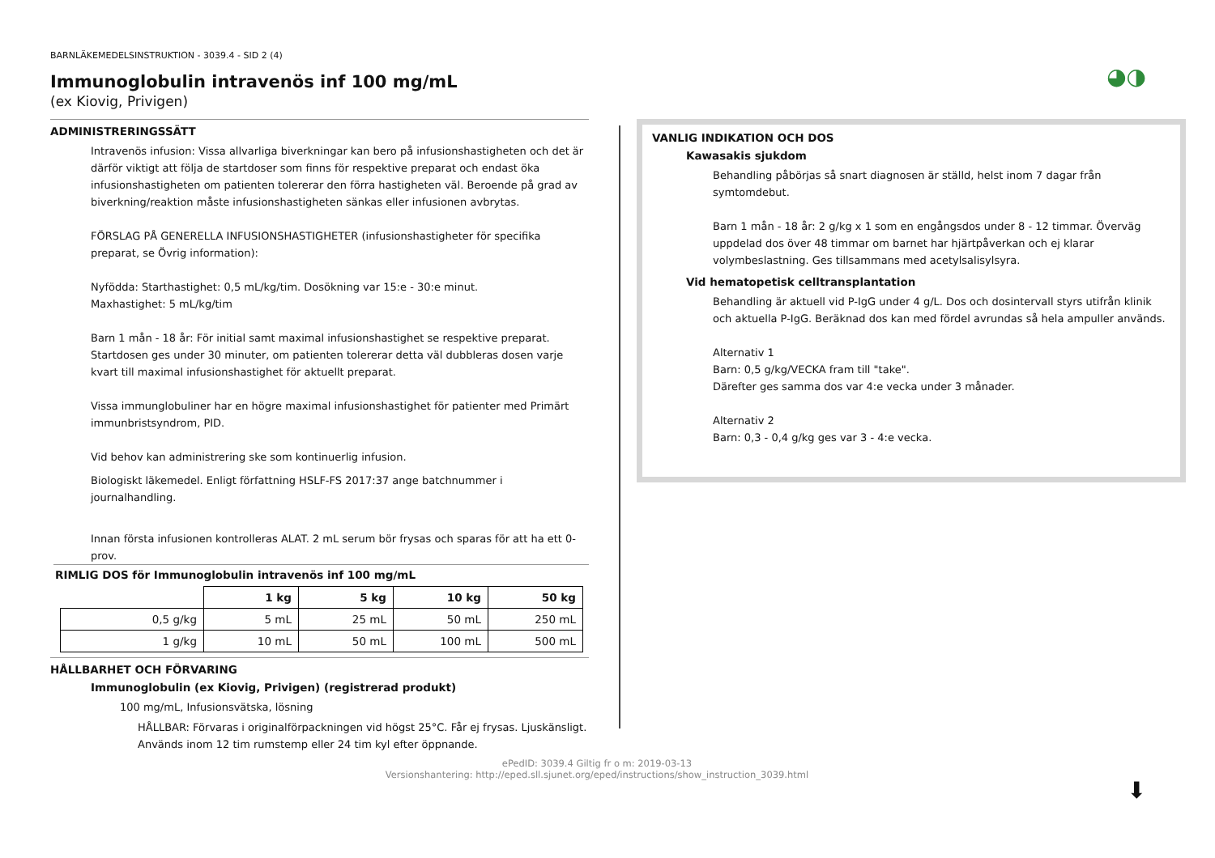◕◑
BARNLÄKEMEDELSINSTRUKTION - 3039.4 - SID 2 (4)
Immunoglobulin intravenös inf 100 mg/mL
(ex Kiovig, Privigen)
ADMINISTRERINGSSÄTT
Intravenös infusion: Vissa allvarliga biverkningar kan bero på infusionshastigheten och det är därför viktigt att följa de startdoser som finns för respektive preparat och endast öka infusionshastigheten om patienten tolererar den förra hastigheten väl. Beroende på grad av biverkning/reaktion måste infusionshastigheten sänkas eller infusionen avbrytas.
FÖRSLAG PÅ GENERELLA INFUSIONSHASTIGHETER (infusionshastigheter för specifika preparat, se Övrig information):
Nyfödda: Starthastighet: 0,5 mL/kg/tim. Dosökning var 15:e - 30:e minut.
Maxhastighet: 5 mL/kg/tim
Barn 1 mån - 18 år: För initial samt maximal infusionshastighet se respektive preparat. Startdosen ges under 30 minuter, om patienten tolererar detta väl dubbleras dosen varje kvart till maximal infusionshastighet för aktuellt preparat.
Vissa immunglobuliner har en högre maximal infusionshastighet för patienter med Primärt immunbristsyndrom, PID.
Vid behov kan administrering ske som kontinuerlig infusion.
Biologiskt läkemedel. Enligt författning HSLF-FS 2017:37 ange batchnummer i journalhandling.
Innan första infusionen kontrolleras ALAT. 2 mL serum bör frysas och sparas för att ha ett 0-prov.
RIMLIG DOS för Immunoglobulin intravenös inf 100 mg/mL
| | 1 kg | 5 kg | 10 kg | 50 kg |
| 0,5 g/kg | 5 mL | 25 mL | 50 mL | 250 mL |
| 1 g/kg | 10 mL | 50 mL | 100 mL | 500 mL |
HÅLLBARHET OCH FÖRVARING
Immunoglobulin (ex Kiovig, Privigen) (registrerad produkt)
100 mg/mL, Infusionsvätska, lösning
HÅLLBAR: Förvaras i originalförpackningen vid högst 25°C. Får ej frysas. Ljuskänsligt. Används inom 12 tim rumstemp eller 24 tim kyl efter öppnande.
VANLIG INDIKATION OCH DOS
Kawasakis sjukdom
Behandling påbörjas så snart diagnosen är ställd, helst inom 7 dagar från symtomdebut.
Barn 1 mån - 18 år: 2 g/kg x 1 som en engångsdos under 8 - 12 timmar. Överväg uppdelad dos över 48 timmar om barnet har hjärtpåverkan och ej klarar volymbeslastning. Ges tillsammans med acetylsalisylsyra.
Vid hematopetisk celltransplantation
Behandling är aktuell vid P-IgG under 4 g/L. Dos och dosintervall styrs utifrån klinik och aktuella P-IgG. Beräknad dos kan med fördel avrundas så hela ampuller används.
Alternativ 1
Barn: 0,5 g/kg/VECKA fram till "take".
Därefter ges samma dos var 4:e vecka under 3 månader.
Alternativ 2
Barn: 0,3 - 0,4 g/kg ges var 3 - 4:e vecka.
ePedID: 3039.4 Giltig fr o m: 2019-03-13
Versionshantering: http://eped.sll.sjunet.org/eped/instructions/show_instruction_3039.html
⬇